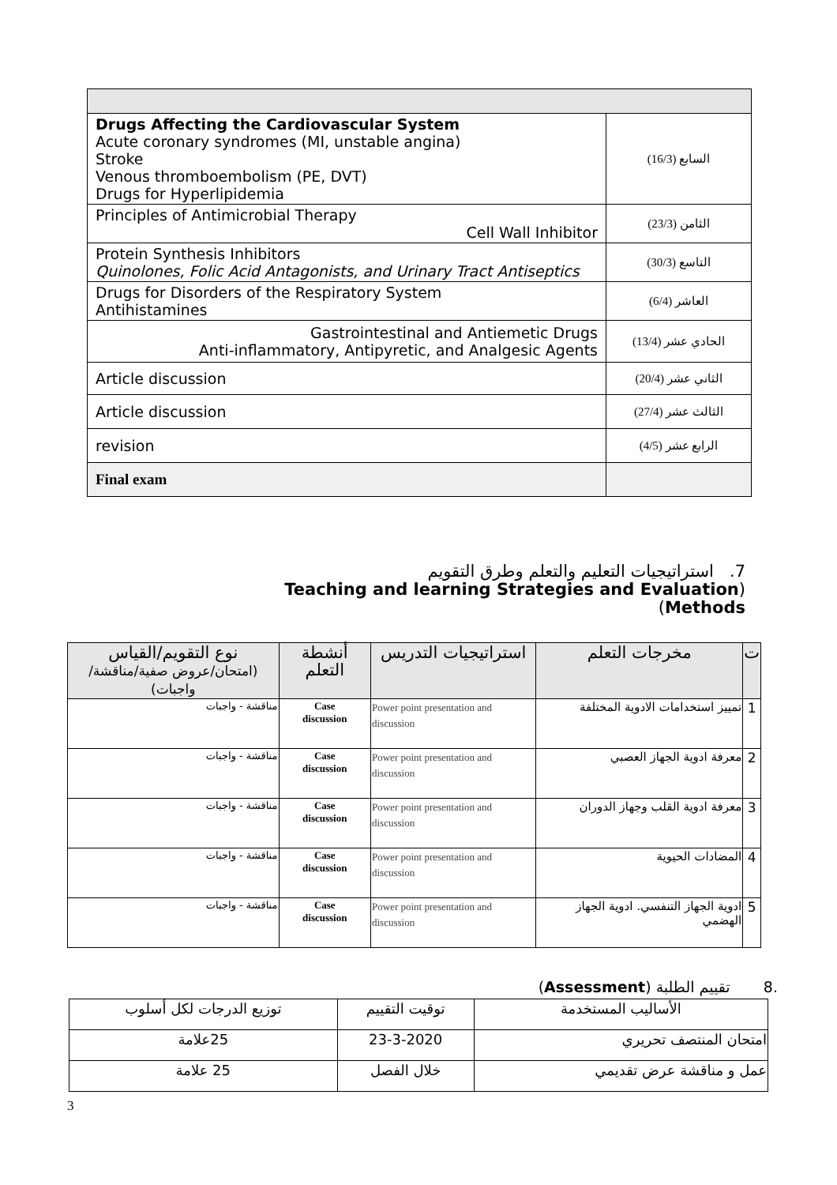| Drugs Affecting the Cardiovascular System Acute coronary syndromes (MI, unstable angina) Stroke Venous thromboembolism (PE, DVT) Drugs for Hyperlipidemia | السابع (16/3) |
| Principles of Antimicrobial Therapy Cell Wall Inhibitor | الثامن (23/3) |
| Protein Synthesis Inhibitors Quinolones, Folic Acid Antagonists, and Urinary Tract Antiseptics | التاسع (30/3) |
| Drugs for Disorders of the Respiratory System Antihistamines | العاشر (6/4) |
| Gastrointestinal and Antiemetic Drugs Anti-inflammatory, Antipyretic, and Analgesic Agents | الحادي عشر (13/4) |
| Article discussion | الثاني عشر (20/4) |
| Article discussion | الثالث عشر (27/4) |
| revision | الرابع عشر (4/5) |
| Final exam | |
7. استراتيجيات التعليم والتعلم وطرق التقويم
Teaching and learning Strategies and Evaluation)
(Methods
| ت | مخرجات التعلم | استراتيجيات التدريس | أنشطة التعلم | نوع التقويم/القياس (امتحان/عروض صفية/مناقشة/واجبات) |
| --- | --- | --- | --- | --- |
| 1 | تمييز استخدامات الادوية المختلفة | Power point presentation and discussion | Case discussion | مناقشة - واجبات |
| 2 | معرفة ادوية الجهاز العصبي | Power point presentation and discussion | Case discussion | مناقشة - واجبات |
| 3 | معرفة ادوية القلب وجهاز الدوران | Power point presentation and discussion | Case discussion | مناقشة - واجبات |
| 4 | المضادات الحيوية | Power point presentation and discussion | Case discussion | مناقشة - واجبات |
| 5 | ادوية الجهاز التنفسي. ادوية الجهاز الهضمي | Power point presentation and discussion | Case discussion | مناقشة - واجبات |
.8 تقييم الطلبة (Assessment)
| الأساليب المستخدمة | توقيت التقييم | توزيع الدرجات لكل أسلوب |
| امتحان المنتصف تحريري | 23-3-2020 | 25علامة |
| عمل و مناقشة عرض تقديمي | خلال الفصل | 25 علامة |
3